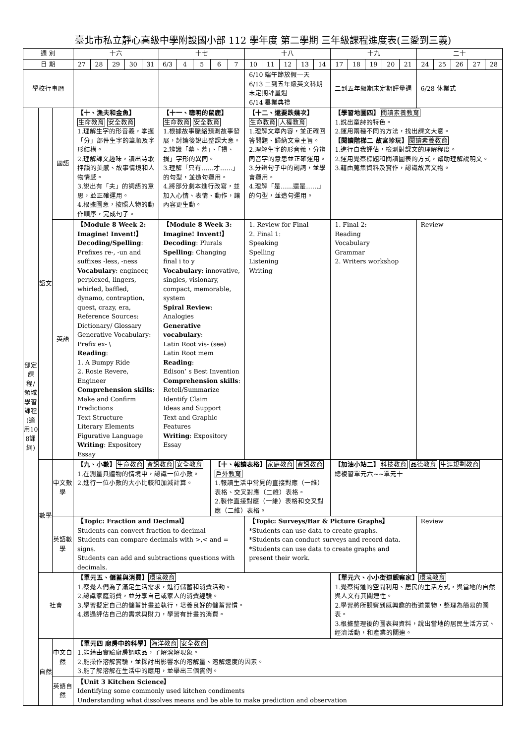臺北市私立靜心高級中學附設國小部 112 學年度 第二學期 三年級課程進度表(三愛到三義)
| 週 別 | | | 十六 | | | | | 十七 | | | | | 十八 | | | | | 十九 | | | | | 二十 | | | | |
| --- | --- | --- | --- | --- | --- | --- | --- | --- | --- | --- | --- | --- | --- | --- | --- | --- | --- | --- | --- | --- | --- | --- | --- | --- | --- | --- | --- |
| 日 期 | | | 27 | 28 | 29 | 30 | 31 | 6/3 | 4 | 5 | 6 | 7 | 10 | 11 | 12 | 13 | 14 | 17 | 18 | 19 | 20 | 21 | 24 | 25 | 26 | 27 | 28 |
| 學校行事曆 | | | | | | | | | | | | | 6/10 端午節放假一天 6/13 二到五年級英文科期末定期評量週 6/14 畢業典禮 | | | | | 二到五年級期末定期評量週 | | | | | 6/28 休業式 | | | | |
| 部定課程/領域學習課程(適用108課綱) | 語文 | 國語 | 【十、漁夫和金魚】 生命教育 安全教育 1.理解生字的形音義，掌握「分」部件生字的筆順及字形結構。 2.理解課文趣味，讀出詩歌押韻的美感、故事情境和人物情感。 3.說出有「夫」的詞語的意思，並正確運用。 4.根據圖意，按照人物的動作順序，完成句子。 | | | | | 【十一、聰明的鼠鹿】 生命教育 安全教育 1.根據故事脈絡預測故事發展，討論後說出整課大意。 2.辨識「幕、慕」、「損、捐」字形的異同。 3.理解「只有……才……」的句型，並造句運用。 4.將部分劇本進行改寫，並加入心情、表情、動作，讓內容更生動。 | | | | | 【十二、還要跌幾次】 生命教育 人權教育 1.理解文章內容，並正確回答問題、歸納文章主旨。 2.理解生字的形音義，分辨同音字的意思並正確運用。 3.分辨句子中的副詞，並學會運用。 4.理解「是……還是……」的句型，並造句運用。 | | | | | 【學習地圖四】 閱讀素養教育 1.說出童詩的特色。 2.運用兩種不同的方法，找出課文大意。 【閱讀階梯二 故宮珍玩】 閱讀素養教育 1.進行自我評估，檢測對課文的理解程度。 2.運用覺察標題和閱讀圖表的方式，幫助理解說明文。 3.藉由蒐集資料及實作，認識故宮文物。 | | | | | | | | | |
| | | 英語 | 【Module 8 Week 2: Imagine! Invent!】 Decoding/Spelling : Prefixes re-, -un and suffixes -less, -ness Vocabulary : engineer, perplexed, lingers, whirled, baffled, dynamo, contraption, quest, crazy, era, Reference Sources: Dictionary/ Glossary Generative Vocabulary: Prefix ex- \ Reading : 1. A Bumpy Ride 2. Rosie Revere, Engineer Comprehension skills : Make and Confirm Predictions Text Structure Literary Elements Figurative Language Writing : Expository Essay | | | | | 【Module 8 Week 3: Imagine! Invent!】 Decoding : Plurals Spelling : Changing final i to y Vocabulary : innovative, singles, visionary, compact, memorable, system Spiral Review : Analogies Generative vocabulary : Latin Root vis- (see) Latin Root mem Reading : Edison’ s Best Invention Comprehension skills : Retell/Summarize Identify Claim Ideas and Support Text and Graphic Features Writing : Expository Essay | | | | | 1. Review for Final 2. Final 1: Speaking Spelling Listening Writing | | | | | 1. Final 2: Reading Vocabulary Grammar 2. Writers workshop | | | | | Review | | | | |
| | 數學 | 中文數學 | 【九、小數】 生命教育 資訊教育 安全教育 1.在測量具體物的情境中，認識一位小數。 2.進行一位小數的大小比較和加減計算。 | | | | | | | | 【十、報讀表格】 家庭教育 資訊教育 戶外教育 1.報讀生活中常見的直接對應（一維）表格、交叉對應（二維）表格。 2.製作直接對應（一維）表格和交叉對應（二維）表格。 | | | | | | | 【加油小站二】 科技教育 品德教育 生涯規劃教育 總複習單元六~~單元十 | | | | | | | | | |
| | | 英語數學 | 【Topic: Fraction and Decimal】 Students can convert fraction to decimal Students can compare decimals with >,< and = signs. Students can add and subtractions questions with decimals. | | | | | | | | | | 【Topic: Surveys/Bar & Picture Graphs】 *Students can use data to create graphs. *Students can conduct surveys and record data. *Students can use data to create graphs and present their work. | | | | | | | | | | Review | | | | |
| | 社會 | | 【單元五、儲蓄與消費】 環境教育 1.察覺人們為了滿足生活需求，進行儲蓄和消費活動。 2.認識家庭消費，並分享自己或家人的消費經驗。 3.學習擬定自己的儲蓄計畫並執行，培養良好的儲蓄習慣。 4.透過評估自己的需求與財力，學習有計畫的消費。 | | | | | | | | | | | | | | | 【單元六、小小街道觀察家】 環境教育 1.覺察街道的空間利用、居民的生活方式，與當地的自然與人文有其關連性。 2.學習將所觀察到感興趣的街道景物，整理為簡易的圖表。 3.根據整理後的圖表與資料，說出當地的居民生活方式、經濟活動，和產業的關連。 | | | | | | | | | |
| | 自然 | 中文自然 | 【單元四 廚房中的科學】 海洋教育 安全教育 1.能藉由實驗廚房調味品，了解溶解現象。 2.能操作溶解實驗，並探討出影響水的溶解量、溶解速度的因素。 3.能了解溶解在生活中的應用，並舉出三個實例。 | | | | | | | | | | | | | | | | | | | | | | | | |
| | | 英語自然 | 【Unit 3 Kitchen Science】 Identifying some commonly used kitchen condiments Understanding what dissolves means and be able to make prediction and observation | | | | | | | | | | | | | | | | | | | | | | | | |